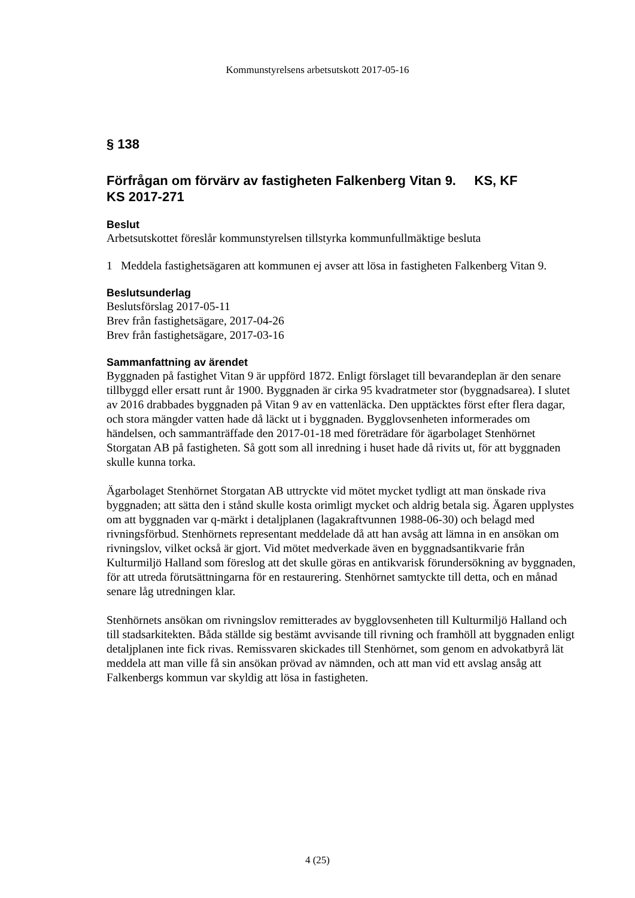Kommunstyrelsens arbetsutskott 2017-05-16
§ 138
Förfrågan om förvärv av fastigheten Falkenberg Vitan 9. KS, KF
KS 2017-271
Beslut
Arbetsutskottet föreslår kommunstyrelsen tillstyrka kommunfullmäktige besluta
1 Meddela fastighetsägaren att kommunen ej avser att lösa in fastigheten Falkenberg Vitan 9.
Beslutsunderlag
Beslutsförslag 2017-05-11
Brev från fastighetsägare, 2017-04-26
Brev från fastighetsägare, 2017-03-16
Sammanfattning av ärendet
Byggnaden på fastighet Vitan 9 är uppförd 1872. Enligt förslaget till bevarandeplan är den senare tillbyggd eller ersatt runt år 1900. Byggnaden är cirka 95 kvadratmeter stor (byggnadsarea). I slutet av 2016 drabbades byggnaden på Vitan 9 av en vattenläcka. Den upptäcktes först efter flera dagar, och stora mängder vatten hade då läckt ut i byggnaden. Bygglovsenheten informerades om händelsen, och sammanträffade den 2017-01-18 med företrädare för ägarbolaget Stenhörnet Storgatan AB på fastigheten. Så gott som all inredning i huset hade då rivits ut, för att byggnaden skulle kunna torka.
Ägarbolaget Stenhörnet Storgatan AB uttryckte vid mötet mycket tydligt att man önskade riva byggnaden; att sätta den i stånd skulle kosta orimligt mycket och aldrig betala sig. Ägaren upplystes om att byggnaden var q-märkt i detaljplanen (lagakraftvunnen 1988-06-30) och belagd med rivningsförbud. Stenhörnets representant meddelade då att han avsåg att lämna in en ansökan om rivningslov, vilket också är gjort. Vid mötet medverkade även en byggnadsantikvarie från Kulturmiljö Halland som föreslog att det skulle göras en antikvarisk förundersökning av byggnaden, för att utreda förutsättningarna för en restaurering. Stenhörnet samtyckte till detta, och en månad senare låg utredningen klar.
Stenhörnets ansökan om rivningslov remitterades av bygglovsenheten till Kulturmiljö Halland och till stadsarkitekten. Båda ställde sig bestämt avvisande till rivning och framhöll att byggnaden enligt detaljplanen inte fick rivas. Remissvaren skickades till Stenhörnet, som genom en advokatbyrå lät meddela att man ville få sin ansökan prövad av nämnden, och att man vid ett avslag ansåg att Falkenbergs kommun var skyldig att lösa in fastigheten.
4 (25)